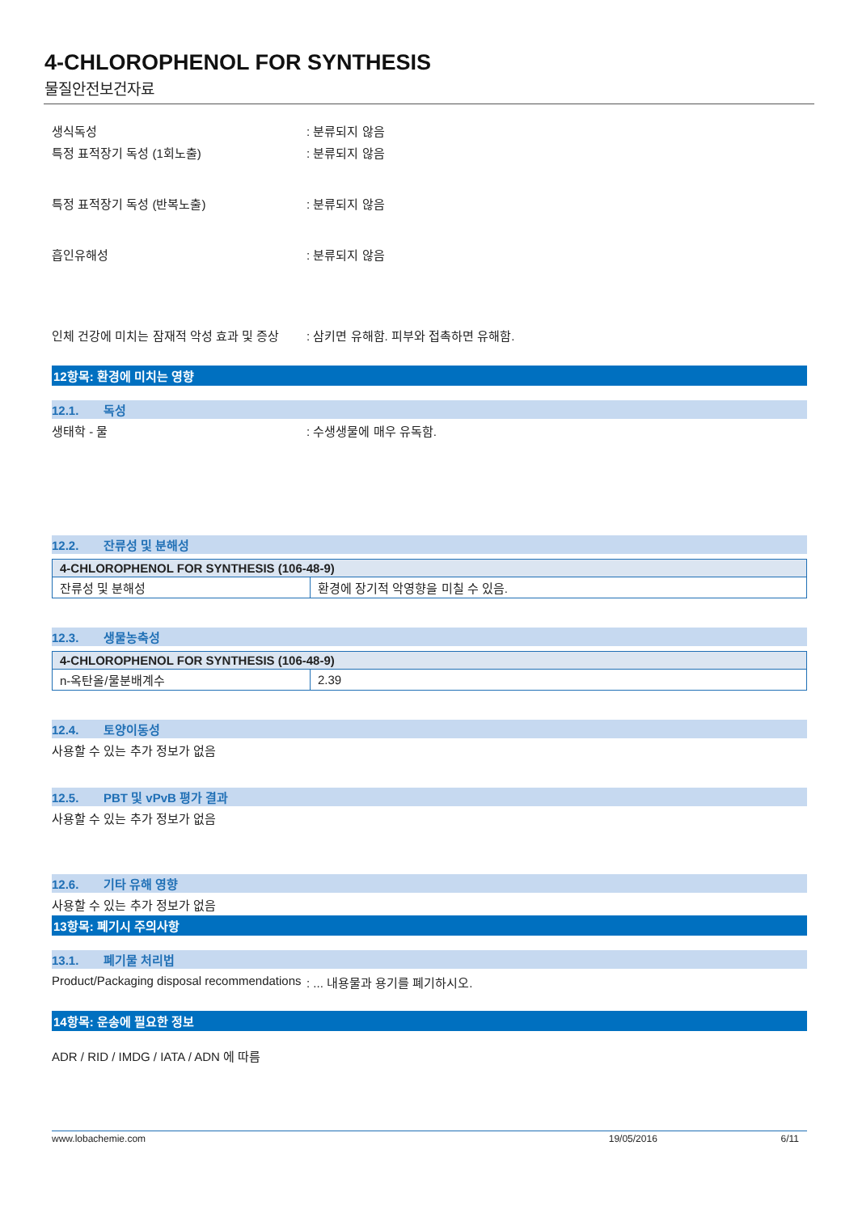4-CHLOROPHENOL FOR SYNTHESIS
물질안전보건자료
생식독성 : 분류되지 않음
특정 표적장기 독성 (1회노출) : 분류되지 않음
특정 표적장기 독성 (반복노출) : 분류되지 않음
흡인유해성 : 분류되지 않음
인체 건강에 미치는 잠재적 악성 효과 및 증상
: 삼키면 유해함. 피부와 접촉하면 유해함.
12항목: 환경에 미치는 영향
12.1. 독성
생태학 - 물 : 수생생물에 매우 유독함.
12.2. 잔류성 및 분해성
| 4-CHLOROPHENOL FOR SYNTHESIS (106-48-9) | |
| --- | --- |
| 잔류성 및 분해성 | 환경에 장기적 악영향을 미칠 수 있음. |
12.3. 생물농축성
| 4-CHLOROPHENOL FOR SYNTHESIS (106-48-9) | |
| --- | --- |
| n-옥탄올/물분배계수 | 2.39 |
12.4. 토양이동성
사용할 수 있는 추가 정보가 없음
12.5. PBT 및 vPvB 평가 결과
사용할 수 있는 추가 정보가 없음
12.6. 기타 유해 영향
사용할 수 있는 추가 정보가 없음
13항목: 폐기시 주의사항
13.1. 폐기물 처리법
Product/Packaging disposal recommendations
: ... 내용물과 용기를 폐기하시오.
14항목: 운송에 필요한 정보
ADR / RID / IMDG / IATA / ADN 에 따름
www.lobachemie.com 19/05/2016 6/11